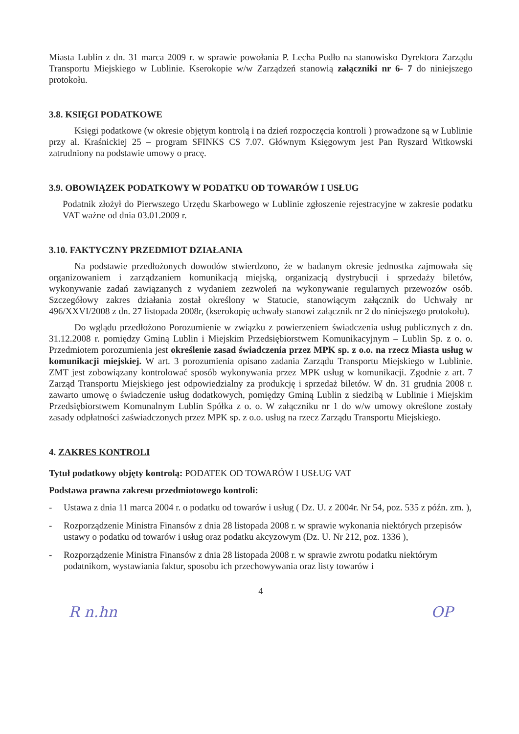Miasta Lublin z dn. 31 marca 2009 r. w sprawie powołania P. Lecha Pudło na stanowisko Dyrektora Zarządu Transportu Miejskiego w Lublinie. Kserokopie w/w Zarządzeń stanowią załączniki nr 6- 7 do niniejszego protokołu.
3.8. KSIĘGI PODATKOWE
Księgi podatkowe (w okresie objętym kontrolą i na dzień rozpoczęcia kontroli ) prowadzone są w Lublinie przy al. Kraśnickiej 25 – program SFINKS CS 7.07. Głównym Księgowym jest Pan Ryszard Witkowski zatrudniony na podstawie umowy o pracę.
3.9. OBOWIĄZEK PODATKOWY W PODATKU OD TOWARÓW I USŁUG
Podatnik złożył do Pierwszego Urzędu Skarbowego w Lublinie zgłoszenie rejestracyjne w zakresie podatku VAT ważne od dnia 03.01.2009 r.
3.10. FAKTYCZNY PRZEDMIOT DZIAŁANIA
Na podstawie przedłożonych dowodów stwierdzono, że w badanym okresie jednostka zajmowała się organizowaniem i zarządzaniem komunikacją miejską, organizacją dystrybucji i sprzedaży biletów, wykonywanie zadań zawiązanych z wydaniem zezwoleń na wykonywanie regularnych przewozów osób. Szczegółowy zakres działania został określony w Statucie, stanowiącym załącznik do Uchwały nr 496/XXVI/2008 z dn. 27 listopada 2008r, (kserokopię uchwały stanowi załącznik nr 2 do niniejszego protokołu).
Do wglądu przedłożono Porozumienie w związku z powierzeniem świadczenia usług publicznych z dn. 31.12.2008 r. pomiędzy Gminą Lublin i Miejskim Przedsiębiorstwem Komunikacyjnym – Lublin Sp. z o. o. Przedmiotem porozumienia jest określenie zasad świadczenia przez MPK sp. z o.o. na rzecz Miasta usług w komunikacji miejskiej. W art. 3 porozumienia opisano zadania Zarządu Transportu Miejskiego w Lublinie. ZMT jest zobowiązany kontrolować sposób wykonywania przez MPK usług w komunikacji. Zgodnie z art. 7 Zarząd Transportu Miejskiego jest odpowiedzialny za produkcję i sprzedaż biletów. W dn. 31 grudnia 2008 r. zawarto umowę o świadczenie usług dodatkowych, pomiędzy Gminą Lublin z siedzibą w Lublinie i Miejskim Przedsiębiorstwem Komunalnym Lublin Spółka z o. o. W załączniku nr 1 do w/w umowy określone zostały zasady odpłatności zaświadczonych przez MPK sp. z o.o. usług na rzecz Zarządu Transportu Miejskiego.
4. ZAKRES KONTROLI
Tytuł podatkowy objęty kontrolą: PODATEK OD TOWARÓW I USŁUG VAT
Podstawa prawna zakresu przedmiotowego kontroli:
- Ustawa z dnia 11 marca 2004 r. o podatku od towarów i usług ( Dz. U. z 2004r. Nr 54, poz. 535 z późn. zm. ),
- Rozporządzenie Ministra Finansów z dnia 28 listopada 2008 r. w sprawie wykonania niektórych przepisów ustawy o podatku od towarów i usług oraz podatku akcyzowym (Dz. U. Nr 212, poz. 1336 ),
- Rozporządzenie Ministra Finansów z dnia 28 listopada 2008 r. w sprawie zwrotu podatku niektórym podatnikom, wystawiania faktur, sposobu ich przechowywania oraz listy towarów i
4
R n.hn OP